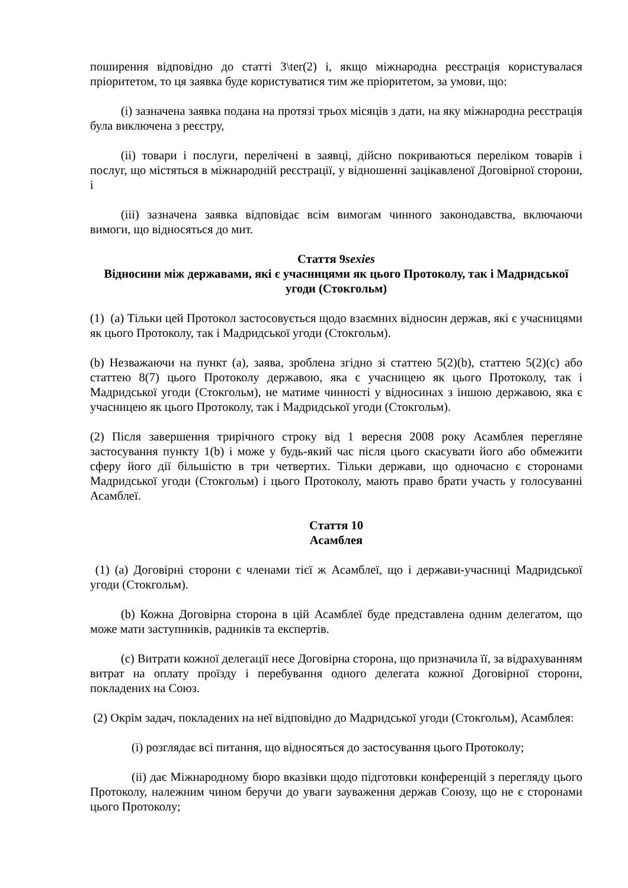поширення відповідно до статті 3\ter(2) і, якщо міжнародна реєстрація користувалася пріоритетом, то ця заявка буде користуватися тим же пріоритетом, за умови, що:
(i) зазначена заявка подана на протязі трьох місяців з дати, на яку міжнародна реєстрація була виключена з реєстру,
(ii) товари і послуги, перелічені в заявці, дійсно покриваються переліком товарів і послуг, що містяться в міжнародній реєстрації, у відношенні зацікавленої Договірної сторони, і
(iii) зазначена заявка відповідає всім вимогам чинного законодавства, включаючи вимоги, що відносяться до мит.
Стаття 9sexies
Відносини між державами, які є учасницями як цього Протоколу, так і Мадридської угоди (Стокгольм)
(1) (a) Тільки цей Протокол застосовується щодо взаємних відносин держав, які є учасницями як цього Протоколу, так і Мадридської угоди (Стокгольм).
(b) Незважаючи на пункт (а), заява, зроблена згідно зі статтею 5(2)(b), статтею 5(2)(c) або статтею 8(7) цього Протоколу державою, яка є учасницею як цього Протоколу, так і Мадридської угоди (Стокгольм), не матиме чинності у відносинах з іншою державою, яка є учасницею як цього Протоколу, так і Мадридської угоди (Стокгольм).
(2) Після завершення трирічного строку від 1 вересня 2008 року Асамблея перегляне застосування пункту 1(b) і може у будь-який час після цього скасувати його або обмежити сферу його дії більшістю в три четвертих. Тільки держави, що одночасно є сторонами Мадридської угоди (Стокгольм) і цього Протоколу, мають право брати участь у голосуванні Асамблеї.
Стаття 10
Асамблея
(1) (a) Договірні сторони є членами тієї ж Асамблеї, що і держави-учасниці Мадридської угоди (Стокгольм).
(b) Кожна Договірна сторона в цій Асамблеї буде представлена одним делегатом, що може мати заступників, радників та експертів.
(c) Витрати кожної делегації несе Договірна сторона, що призначила її, за відрахуванням витрат на оплату проїзду і перебування одного делегата кожної Договірної сторони, покладених на Союз.
(2) Окрім задач, покладених на неї відповідно до Мадридської угоди (Стокгольм), Асамблея:
(i) розглядає всі питання, що відносяться до застосування цього Протоколу;
(ii) дає Міжнародному бюро вказівки щодо підготовки конференцій з перегляду цього Протоколу, належним чином беручи до уваги зауваження держав Союзу, що не є сторонами цього Протоколу;